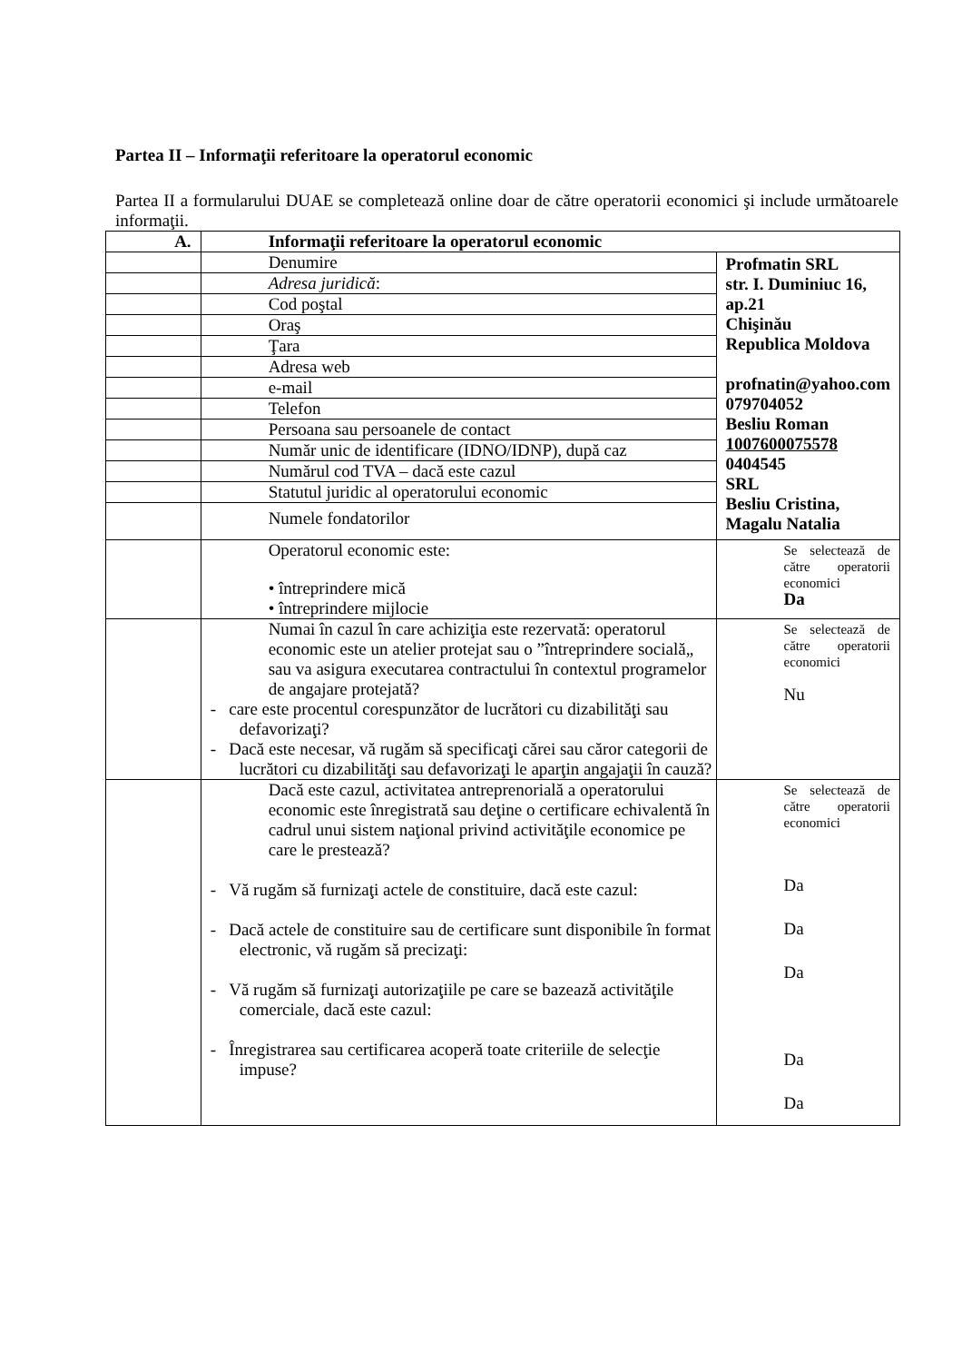Partea II – Informaţii referitoare la operatorul economic
Partea II a formularului DUAE se completează online doar de către operatorii economici şi include următoarele informaţii.
| A. | Informaţii referitoare la operatorul economic | |
| | Denumire | Profmatin SRL str. I. Duminiuc 16, ap.21 Chişinău Republica Moldova profnatin@yahoo.com 079704052 Besliu Roman 1007600075578 0404545 SRL Besliu Cristina, Magalu Natalia |
| | Adresa juridică : | |
| | Cod poştal | |
| | Oraş | |
| | Ţara | |
| | Adresa web | |
| | e-mail | |
| | Telefon | |
| | Persoana sau persoanele de contact | |
| | Număr unic de identificare (IDNO/IDNP), după caz | |
| | Numărul cod TVA – dacă este cazul | |
| | Statutul juridic al operatorului economic | |
| | Numele fondatorilor | |
| | Operatorul economic este: • întreprindere mică • întreprindere mijlocie | Se selectează de către operatorii economici Da |
| | Numai în cazul în care achiziţia este rezervată: operatorul economic este un atelier protejat sau o ”întreprindere socială„ sau va asigura executarea contractului în contextul programelor de angajare protejată? - care este procentul corespunzător de lucrători cu dizabilităţi sau defavorizaţi? - Dacă este necesar, vă rugăm să specificaţi cărei sau căror categorii de lucrători cu dizabilităţi sau defavorizaţi le aparţin angajaţii în cauză? | Se selectează de către operatorii economici Nu |
| | Dacă este cazul, activitatea antreprenorială a operatorului economic este înregistrată sau deţine o certificare echivalentă în cadrul unui sistem naţional privind activităţile economice pe care le prestează? - Vă rugăm să furnizaţi actele de constituire, dacă este cazul: - Dacă actele de constituire sau de certificare sunt disponibile în format electronic, vă rugăm să precizaţi: - Vă rugăm să furnizaţi autorizaţiile pe care se bazează activităţile comerciale, dacă este cazul: - Înregistrarea sau certificarea acoperă toate criteriile de selecţie impuse? | Se selectează de către operatorii economici Da Da Da Da Da |